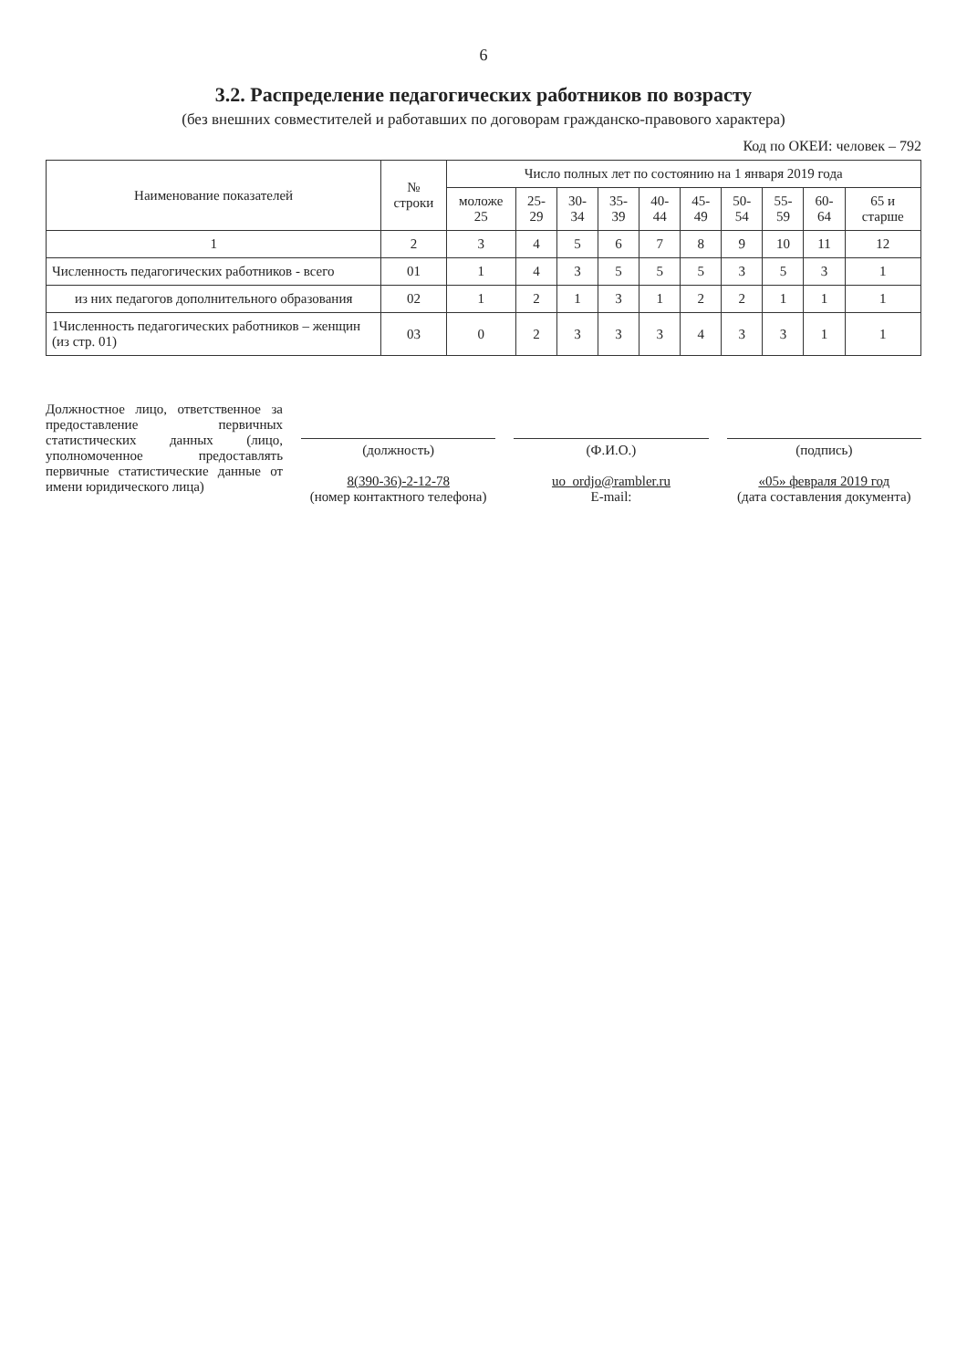6
3.2. Распределение педагогических работников по возрасту
(без внешних совместителей и работавших по договорам гражданско-правового характера)
Код по ОКЕИ: человек – 792
| Наименование показателей | № строки | Число полных лет по состоянию на 1 января 2019 года | | | | | | | | | |
| --- | --- | --- | --- | --- | --- | --- | --- | --- | --- | --- | --- |
| | | моложе 25 | 25-29 | 30-34 | 35-39 | 40-44 | 45-49 | 50-54 | 55-59 | 60-64 | 65 и старше |
| 1 | 2 | 3 | 4 | 5 | 6 | 7 | 8 | 9 | 10 | 11 | 12 |
| Численность педагогических работников - всего | 01 | 1 | 4 | 3 | 5 | 5 | 5 | 3 | 5 | 3 | 1 |
| из них педагогов дополнительного образования | 02 | 1 | 2 | 1 | 3 | 1 | 2 | 2 | 1 | 1 | 1 |
| 1Численность педагогических работников – женщин (из стр. 01) | 03 | 0 | 2 | 3 | 3 | 3 | 4 | 3 | 3 | 1 | 1 |
Должностное лицо, ответственное за предоставление первичных статистических данных (лицо, уполномоченное предоставлять первичные статистические данные от имени юридического лица)
(должность)
8(390-36)-2-12-78
(номер контактного телефона)
(Ф.И.О.)
uo_ordjo@rambler.ru
E-mail:
(подпись)
«05» февраля 2019 год
(дата составления документа)